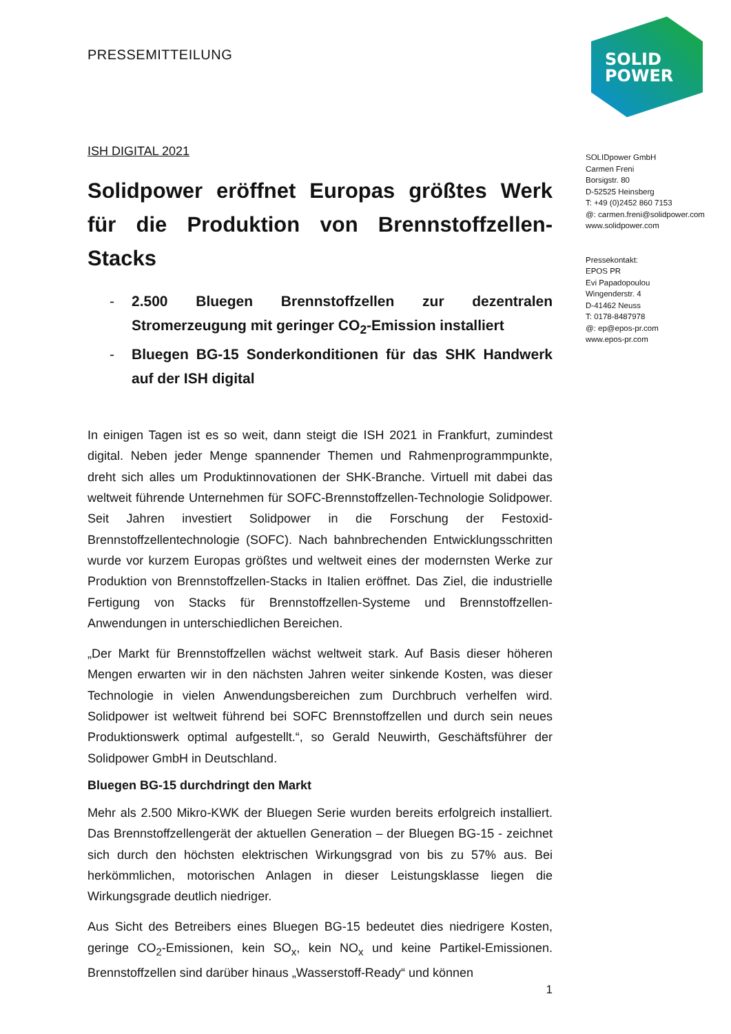SOLID
POWER
PRESSEMITTEILUNG
ISH DIGITAL 2021
Solidpower eröffnet Europas größtes Werk für die Produktion von Brennstoffzellen-Stacks
- 2.500 Bluegen Brennstoffzellen zur dezentralen Stromerzeugung mit geringer CO<sub>2</sub>-Emission installiert
- Bluegen BG-15 Sonderkonditionen für das SHK Handwerk auf der ISH digital
In einigen Tagen ist es so weit, dann steigt die ISH 2021 in Frankfurt, zumindest digital. Neben jeder Menge spannender Themen und Rahmenprogrammpunkte, dreht sich alles um Produktinnovationen der SHK-Branche. Virtuell mit dabei das weltweit führende Unternehmen für SOFC-Brennstoffzellen-Technologie Solidpower. Seit Jahren investiert Solidpower in die Forschung der Festoxid-Brennstoffzellentechnologie (SOFC). Nach bahnbrechenden Entwicklungsschritten wurde vor kurzem Europas größtes und weltweit eines der modernsten Werke zur Produktion von Brennstoffzellen-Stacks in Italien eröffnet. Das Ziel, die industrielle Fertigung von Stacks für Brennstoffzellen-Systeme und Brennstoffzellen-Anwendungen in unterschiedlichen Bereichen.
„Der Markt für Brennstoffzellen wächst weltweit stark. Auf Basis dieser höheren Mengen erwarten wir in den nächsten Jahren weiter sinkende Kosten, was dieser Technologie in vielen Anwendungsbereichen zum Durchbruch verhelfen wird. Solidpower ist weltweit führend bei SOFC Brennstoffzellen und durch sein neues Produktionswerk optimal aufgestellt.“, so Gerald Neuwirth, Geschäftsführer der Solidpower GmbH in Deutschland.
Bluegen BG-15 durchdringt den Markt
Mehr als 2.500 Mikro-KWK der Bluegen Serie wurden bereits erfolgreich installiert. Das Brennstoffzellengerät der aktuellen Generation – der Bluegen BG-15 - zeichnet sich durch den höchsten elektrischen Wirkungsgrad von bis zu 57% aus. Bei herkömmlichen, motorischen Anlagen in dieser Leistungsklasse liegen die Wirkungsgrade deutlich niedriger.
Aus Sicht des Betreibers eines Bluegen BG-15 bedeutet dies niedrigere Kosten, geringe CO<sub>2</sub>-Emissionen, kein SO<sub>x</sub>, kein NO<sub>x</sub> und keine Partikel-Emissionen. Brennstoffzellen sind darüber hinaus „Wasserstoff-Ready“ und können
1
SOLIDpower GmbH
Carmen Freni
Borsigstr. 80
D-52525 Heinsberg
T: +49 (0)2452 860 7153
@: carmen.freni@solidpower.com
www.solidpower.com
Pressekontakt:
EPOS PR
Evi Papadopoulou
Wingenderstr. 4
D-41462 Neuss
T: 0178-8487978
@: ep@epos-pr.com
www.epos-pr.com